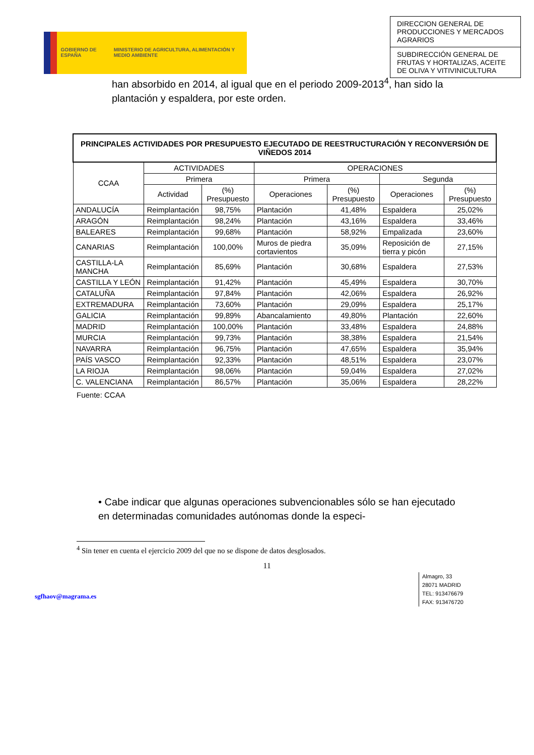GOBIERNO DE ESPAÑA MINISTERIO DE AGRICULTURA, ALIMENTACIÓN Y MEDIO AMBIENTE
DIRECCION GENERAL DE PRODUCCIONES Y MERCADOS AGRARIOS
SUBDIRECCIÓN GENERAL DE FRUTAS Y HORTALIZAS, ACEITE DE OLIVA Y VITIVINICULTURA
han absorbido en 2014, al igual que en el periodo 2009-2013<sup>4</sup>, han sido la plantación y espaldera, por este orden.
| PRINCIPALES ACTIVIDADES POR PRESUPUESTO EJECUTADO DE REESTRUCTURACIÓN Y RECONVERSIÓN DE VIÑEDOS 2014 | | | | | | |
| --- | --- | --- | --- | --- | --- | --- |
| CCAA | ACTIVIDADES | | OPERACIONES | | | |
| | Primera | | Primera | | Segunda | |
| | Actividad | (%) Presupuesto | Operaciones | (%) Presupuesto | Operaciones | (%) Presupuesto |
| ANDALUCÍA | Reimplantación | 98,75% | Plantación | 41,48% | Espaldera | 25,02% |
| ARAGÓN | Reimplantación | 98,24% | Plantación | 43,16% | Espaldera | 33,46% |
| BALEARES | Reimplantación | 99,68% | Plantación | 58,92% | Empalizada | 23,60% |
| CANARIAS | Reimplantación | 100,00% | Muros de piedra cortavientos | 35,09% | Reposición de tierra y picón | 27,15% |
| CASTILLA-LA MANCHA | Reimplantación | 85,69% | Plantación | 30,68% | Espaldera | 27,53% |
| CASTILLA Y LEÓN | Reimplantación | 91,42% | Plantación | 45,49% | Espaldera | 30,70% |
| CATALUÑA | Reimplantación | 97,84% | Plantación | 42,06% | Espaldera | 26,92% |
| EXTREMADURA | Reimplantación | 73,60% | Plantación | 29,09% | Espaldera | 25,17% |
| GALICIA | Reimplantación | 99,89% | Abancalamiento | 49,80% | Plantación | 22,60% |
| MADRID | Reimplantación | 100,00% | Plantación | 33,48% | Espaldera | 24,88% |
| MURCIA | Reimplantación | 99,73% | Plantación | 38,38% | Espaldera | 21,54% |
| NAVARRA | Reimplantación | 96,75% | Plantación | 47,65% | Espaldera | 35,94% |
| PAÍS VASCO | Reimplantación | 92,33% | Plantación | 48,51% | Espaldera | 23,07% |
| LA RIOJA | Reimplantación | 98,06% | Plantación | 59,04% | Espaldera | 27,02% |
| C. VALENCIANA | Reimplantación | 86,57% | Plantación | 35,06% | Espaldera | 28,22% |
Fuente: CCAA
• Cabe indicar que algunas operaciones subvencionables sólo se han ejecutado en determinadas comunidades autónomas donde la especi-
<sup>4</sup> Sin tener en cuenta el ejercicio 2009 del que no se dispone de datos desglosados.
11
sgfhaov@magrama.es
Almagro, 33
28071 MADRID
TEL: 913476679
FAX: 913476720